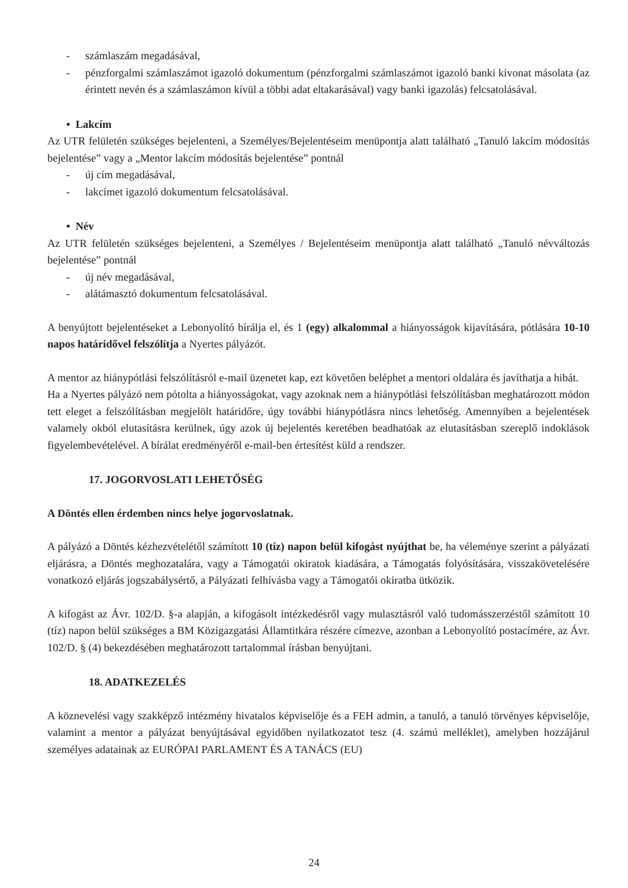- számlaszám megadásával,
- pénzforgalmi számlaszámot igazoló dokumentum (pénzforgalmi számlaszámot igazoló banki kivonat másolata (az érintett nevén és a számlaszámon kívül a többi adat eltakarásával) vagy banki igazolás) felcsatolásával.
• Lakcím
Az UTR felületén szükséges bejelenteni, a Személyes/Bejelentéseim menüpontja alatt található „Tanuló lakcím módosítás bejelentése” vagy a „Mentor lakcím módosítás bejelentése” pontnál
- új cím megadásával,
- lakcímet igazoló dokumentum felcsatolásával.
• Név
Az UTR felületén szükséges bejelenteni, a Személyes / Bejelentéseim menüpontja alatt található „Tanuló névváltozás bejelentése” pontnál
- új név megadásával,
- alátámasztó dokumentum felcsatolásával.
A benyújtott bejelentéseket a Lebonyolító bírálja el, és 1 (egy) alkalommal a hiányosságok kijavítására, pótlására 10-10 napos határidővel felszólítja a Nyertes pályázót.
A mentor az hiánypótlási felszólításról e-mail üzenetet kap, ezt követően beléphet a mentori oldalára és javíthatja a hibát.
Ha a Nyertes pályázó nem pótolta a hiányosságokat, vagy azoknak nem a hiánypótlási felszólításban meghatározott módon tett eleget a felszólításban megjelölt határidőre, úgy további hiánypótlásra nincs lehetőség. Amennyiben a bejelentések valamely okból elutasításra kerülnek, úgy azok új bejelentés keretében beadhatóak az elutasításban szereplő indoklások figyelembevételével. A bírálat eredményéről e-mail-ben értesítést küld a rendszer.
17. JOGORVOSLATI LEHETŐSÉG
A Döntés ellen érdemben nincs helye jogorvoslatnak.
A pályázó a Döntés kézhezvételétől számított 10 (tíz) napon belül kifogást nyújthat be, ha véleménye szerint a pályázati eljárásra, a Döntés meghozatalára, vagy a Támogatói okiratok kiadására, a Támogatás folyósítására, visszakövetelésére vonatkozó eljárás jogszabálysértő, a Pályázati felhívásba vagy a Támogatói okiratba ütközik.
A kifogást az Ávr. 102/D. §-a alapján, a kifogásolt intézkedésről vagy mulasztásról való tudomásszerzéstől számított 10 (tíz) napon belül szükséges a BM Közigazgatási Államtitkára részére címezve, azonban a Lebonyolító postacímére, az Ávr. 102/D. § (4) bekezdésében meghatározott tartalommal írásban benyújtani.
18. ADATKEZELÉS
A köznevelési vagy szakképző intézmény hivatalos képviselője és a FEH admin, a tanuló, a tanuló törvényes képviselője, valamint a mentor a pályázat benyújtásával egyidőben nyilatkozatot tesz (4. számú melléklet), amelyben hozzájárul személyes adatainak az EURÓPAI PARLAMENT ÉS A TANÁCS (EU)
24